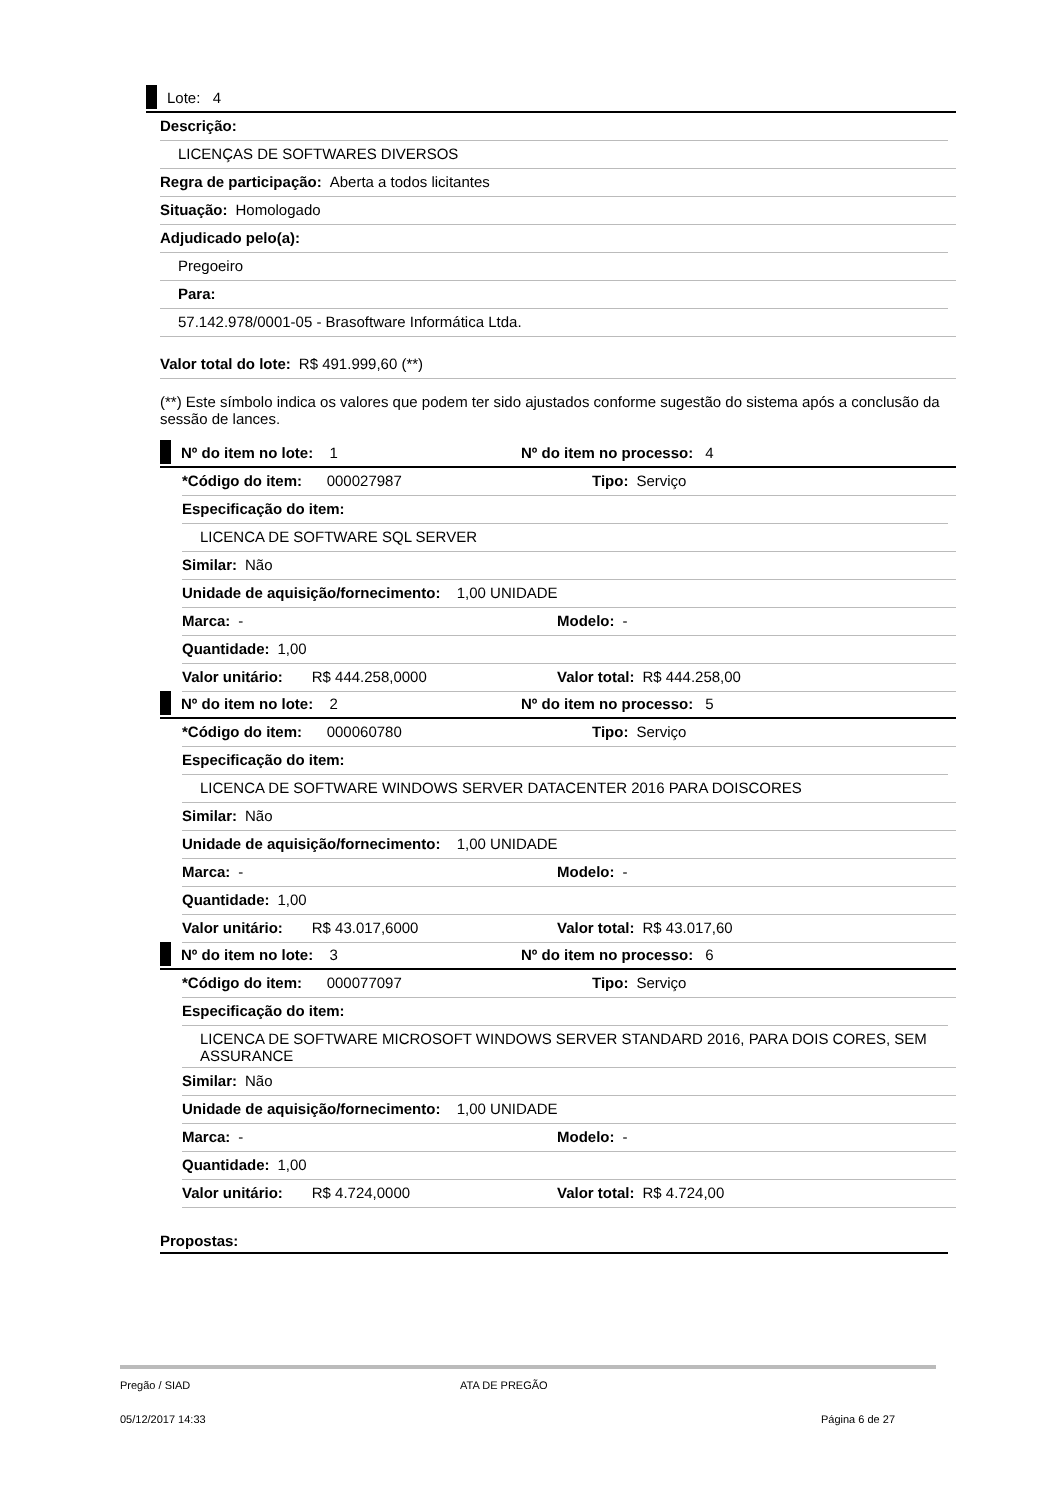Lote: 4
Descrição:
LICENÇAS DE SOFTWARES DIVERSOS
Regra de participação: Aberta a todos licitantes
Situação: Homologado
Adjudicado pelo(a):
Pregoeiro
Para:
57.142.978/0001-05 - Brasoftware Informática Ltda.
Valor total do lote: R$ 491.999,60 (**)
(**) Este símbolo indica os valores que podem ter sido ajustados conforme sugestão do sistema após a conclusão da sessão de lances.
Nº do item no lote: 1 Nº do item no processo: 4
*Código do item: 000027987 Tipo: Serviço
Especificação do item:
LICENCA DE SOFTWARE SQL SERVER
Similar: Não
Unidade de aquisição/fornecimento: 1,00 UNIDADE
Marca: - Modelo: -
Quantidade: 1,00
Valor unitário: R$ 444.258,0000 Valor total: R$ 444.258,00
Nº do item no lote: 2 Nº do item no processo: 5
*Código do item: 000060780 Tipo: Serviço
Especificação do item:
LICENCA DE SOFTWARE WINDOWS SERVER DATACENTER 2016 PARA DOISCORES
Similar: Não
Unidade de aquisição/fornecimento: 1,00 UNIDADE
Marca: - Modelo: -
Quantidade: 1,00
Valor unitário: R$ 43.017,6000 Valor total: R$ 43.017,60
Nº do item no lote: 3 Nº do item no processo: 6
*Código do item: 000077097 Tipo: Serviço
Especificação do item:
LICENCA DE SOFTWARE MICROSOFT WINDOWS SERVER STANDARD 2016, PARA DOIS CORES, SEM ASSURANCE
Similar: Não
Unidade de aquisição/fornecimento: 1,00 UNIDADE
Marca: - Modelo: -
Quantidade: 1,00
Valor unitário: R$ 4.724,0000 Valor total: R$ 4.724,00
Propostas:
Pregão / SIAD ATA DE PREGÃO
05/12/2017 14:33 Página 6 de 27